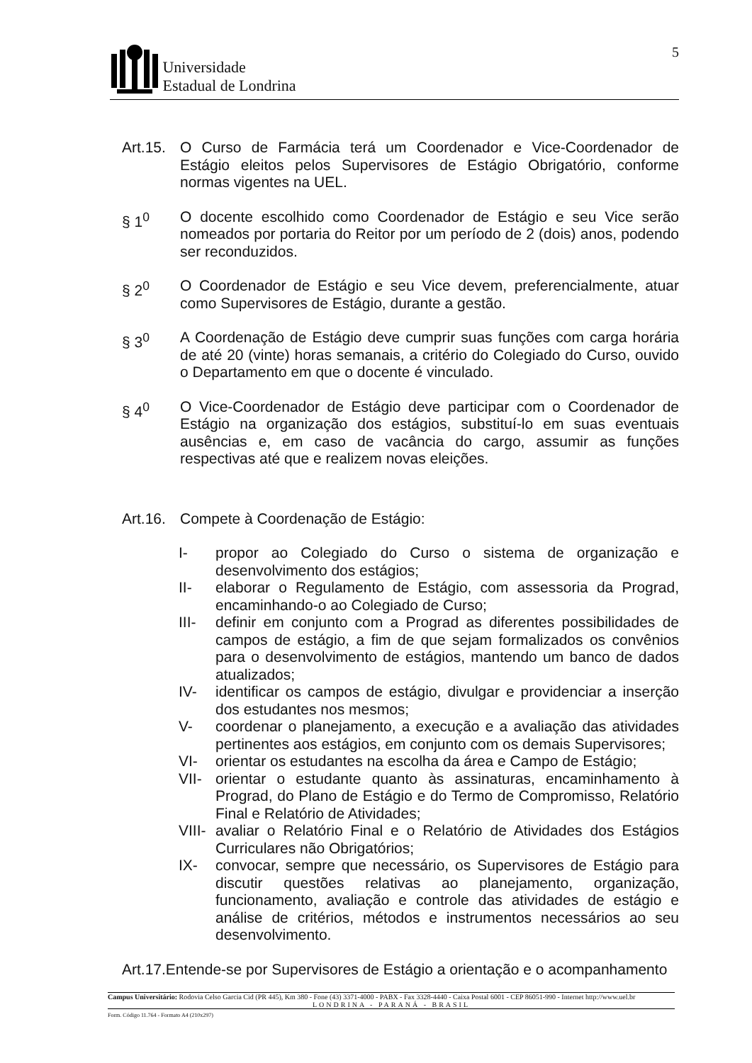Universidade
Estadual de Londrina
5
Art.15.
O Curso de Farmácia terá um Coordenador e Vice-Coordenador de Estágio eleitos pelos Supervisores de Estágio Obrigatório, conforme normas vigentes na UEL.
§ 1<sup>0</sup> O docente escolhido como Coordenador de Estágio e seu Vice serão nomeados por portaria do Reitor por um período de 2 (dois) anos, podendo ser reconduzidos.
§ 2<sup>0</sup> O Coordenador de Estágio e seu Vice devem, preferencialmente, atuar como Supervisores de Estágio, durante a gestão.
§ 3<sup>0</sup> A Coordenação de Estágio deve cumprir suas funções com carga horária de até 20 (vinte) horas semanais, a critério do Colegiado do Curso, ouvido o Departamento em que o docente é vinculado.
§ 4<sup>0</sup> O Vice-Coordenador de Estágio deve participar com o Coordenador de Estágio na organização dos estágios, substituí-lo em suas eventuais ausências e, em caso de vacância do cargo, assumir as funções respectivas até que e realizem novas eleições.
Art.16.
Compete à Coordenação de Estágio:
I- propor ao Colegiado do Curso o sistema de organização e desenvolvimento dos estágios;
II- elaborar o Regulamento de Estágio, com assessoria da Prograd, encaminhando-o ao Colegiado de Curso;
III- definir em conjunto com a Prograd as diferentes possibilidades de campos de estágio, a fim de que sejam formalizados os convênios para o desenvolvimento de estágios, mantendo um banco de dados atualizados;
IV- identificar os campos de estágio, divulgar e providenciar a inserção dos estudantes nos mesmos;
V- coordenar o planejamento, a execução e a avaliação das atividades pertinentes aos estágios, em conjunto com os demais Supervisores;
VI- orientar os estudantes na escolha da área e Campo de Estágio;
VII- orientar o estudante quanto às assinaturas, encaminhamento à Prograd, do Plano de Estágio e do Termo de Compromisso, Relatório Final e Relatório de Atividades;
VIII-
avaliar o Relatório Final e o Relatório de Atividades dos Estágios Curriculares não Obrigatórios;
IX- convocar, sempre que necessário, os Supervisores de Estágio para discutir questões relativas ao planejamento, organização, funcionamento, avaliação e controle das atividades de estágio e análise de critérios, métodos e instrumentos necessários ao seu desenvolvimento.
Art.17.Entende-se por Supervisores de Estágio a orientação e o acompanhamento
Campus Universitário: Rodovia Celso Garcia Cid (PR 445), Km 380 - Fone (43) 3371-4000 - PABX - Fax 3328-4440 - Caixa Postal 6001 - CEP 86051-990 - Internet http://www.uel.br
LONDRINA - PARANÁ - BRASIL
Form. Código 11.764 - Formato A4 (210x297)